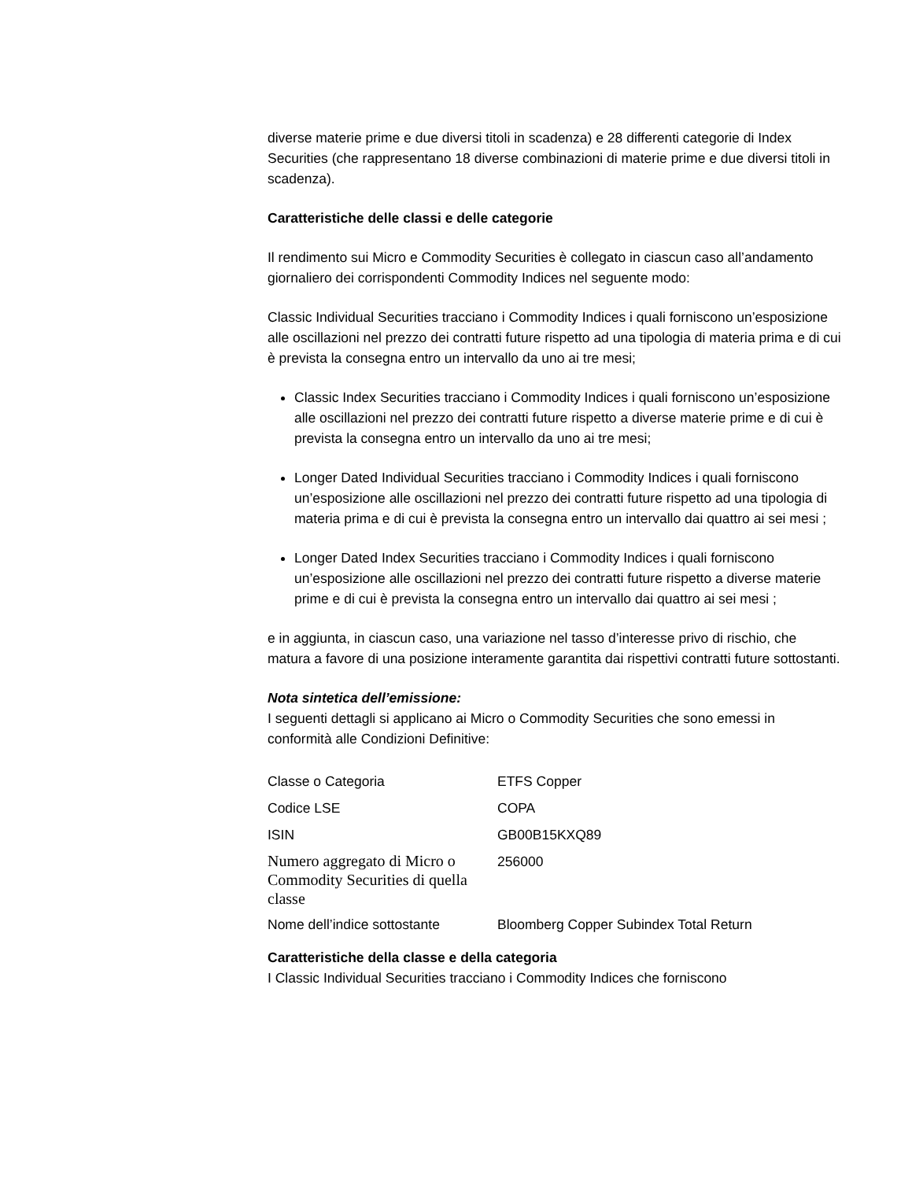diverse materie prime e due diversi titoli in scadenza) e 28 differenti categorie di Index Securities (che rappresentano 18 diverse combinazioni di materie prime e due diversi titoli in scadenza).
Caratteristiche delle classi e delle categorie
Il rendimento sui Micro e Commodity Securities è collegato in ciascun caso all’andamento giornaliero dei corrispondenti Commodity Indices nel seguente modo:
Classic Individual Securities tracciano i Commodity Indices i quali forniscono un’esposizione alle oscillazioni nel prezzo dei contratti future rispetto ad una tipologia di materia prima e di cui è prevista la consegna entro un intervallo da uno ai tre mesi;
Classic Index Securities tracciano i Commodity Indices i quali forniscono un’esposizione alle oscillazioni nel prezzo dei contratti future rispetto a diverse materie prime e di cui è prevista la consegna entro un intervallo da uno ai tre mesi;
Longer Dated Individual Securities tracciano i Commodity Indices i quali forniscono un’esposizione alle oscillazioni nel prezzo dei contratti future rispetto ad una tipologia di materia prima e di cui è prevista la consegna entro un intervallo dai quattro ai sei mesi ;
Longer Dated Index Securities tracciano i Commodity Indices i quali forniscono un’esposizione alle oscillazioni nel prezzo dei contratti future rispetto a diverse materie prime e di cui è prevista la consegna entro un intervallo dai quattro ai sei mesi ;
e in aggiunta, in ciascun caso, una variazione nel tasso d’interesse privo di rischio, che matura a favore di una posizione interamente garantita dai rispettivi contratti future sottostanti.
Nota sintetica dell’emissione:
I seguenti dettagli si applicano ai Micro o Commodity Securities che sono emessi in conformità alle Condizioni Definitive:
| Classe o Categoria | ETFS Copper |
| Codice LSE | COPA |
| ISIN | GB00B15KXQ89 |
| Numero aggregato di Micro o Commodity Securities di quella classe | 256000 |
| Nome dell’indice sottostante | Bloomberg Copper Subindex Total Return |
Caratteristiche della classe e della categoria
I Classic Individual Securities tracciano i Commodity Indices che forniscono